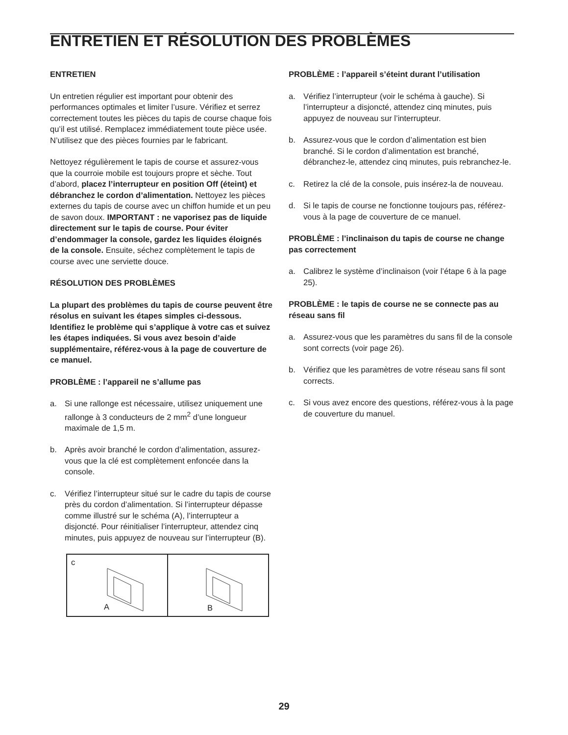ENTRETIEN ET RÉSOLUTION DES PROBLÈMES
ENTRETIEN
Un entretien régulier est important pour obtenir des performances optimales et limiter l’usure. Vérifiez et serrez correctement toutes les pièces du tapis de course chaque fois qu’il est utilisé. Remplacez immédiatement toute pièce usée. N’utilisez que des pièces fournies par le fabricant.
Nettoyez régulièrement le tapis de course et assurez-vous que la courroie mobile est toujours propre et sèche. Tout d’abord, placez l’interrupteur en position Off (éteint) et débranchez le cordon d’alimentation. Nettoyez les pièces externes du tapis de course avec un chiffon humide et un peu de savon doux. IMPORTANT : ne vaporisez pas de liquide directement sur le tapis de course. Pour éviter d’endommager la console, gardez les liquides éloignés de la console. Ensuite, séchez complètement le tapis de course avec une serviette douce.
RÉSOLUTION DES PROBLÈMES
La plupart des problèmes du tapis de course peuvent être résolus en suivant les étapes simples ci-dessous. Identifiez le problème qui s’applique à votre cas et suivez les étapes indiquées. Si vous avez besoin d’aide supplémentaire, référez-vous à la page de couverture de ce manuel.
PROBLÈME : l’appareil ne s’allume pas
a. Si une rallonge est nécessaire, utilisez uniquement une rallonge à 3 conducteurs de 2 mm<sup>2</sup> d’une longueur maximale de 1,5 m.
b. Après avoir branché le cordon d’alimentation, assurez-vous que la clé est complètement enfoncée dans la console.
c. Vérifiez l’interrupteur situé sur le cadre du tapis de course près du cordon d’alimentation. Si l’interrupteur dépasse comme illustré sur le schéma (A), l’interrupteur a disjoncté. Pour réinitialiser l’interrupteur, attendez cinq minutes, puis appuyez de nouveau sur l’interrupteur (B).
c
A
B
PROBLÈME : l’appareil s’éteint durant l’utilisation
a. Vérifiez l’interrupteur (voir le schéma à gauche). Si l’interrupteur a disjoncté, attendez cinq minutes, puis appuyez de nouveau sur l’interrupteur.
b. Assurez-vous que le cordon d’alimentation est bien branché. Si le cordon d’alimentation est branché, débranchez-le, attendez cinq minutes, puis rebranchez-le.
c. Retirez la clé de la console, puis insérez-la de nouveau.
d. Si le tapis de course ne fonctionne toujours pas, référez-vous à la page de couverture de ce manuel.
PROBLÈME : l’inclinaison du tapis de course ne change pas correctement
a. Calibrez le système d’inclinaison (voir l’étape 6 à la page 25).
PROBLÈME : le tapis de course ne se connecte pas au réseau sans fil
a. Assurez-vous que les paramètres du sans fil de la console sont corrects (voir page 26).
b. Vérifiez que les paramètres de votre réseau sans fil sont corrects.
c. Si vous avez encore des questions, référez-vous à la page de couverture du manuel.
29